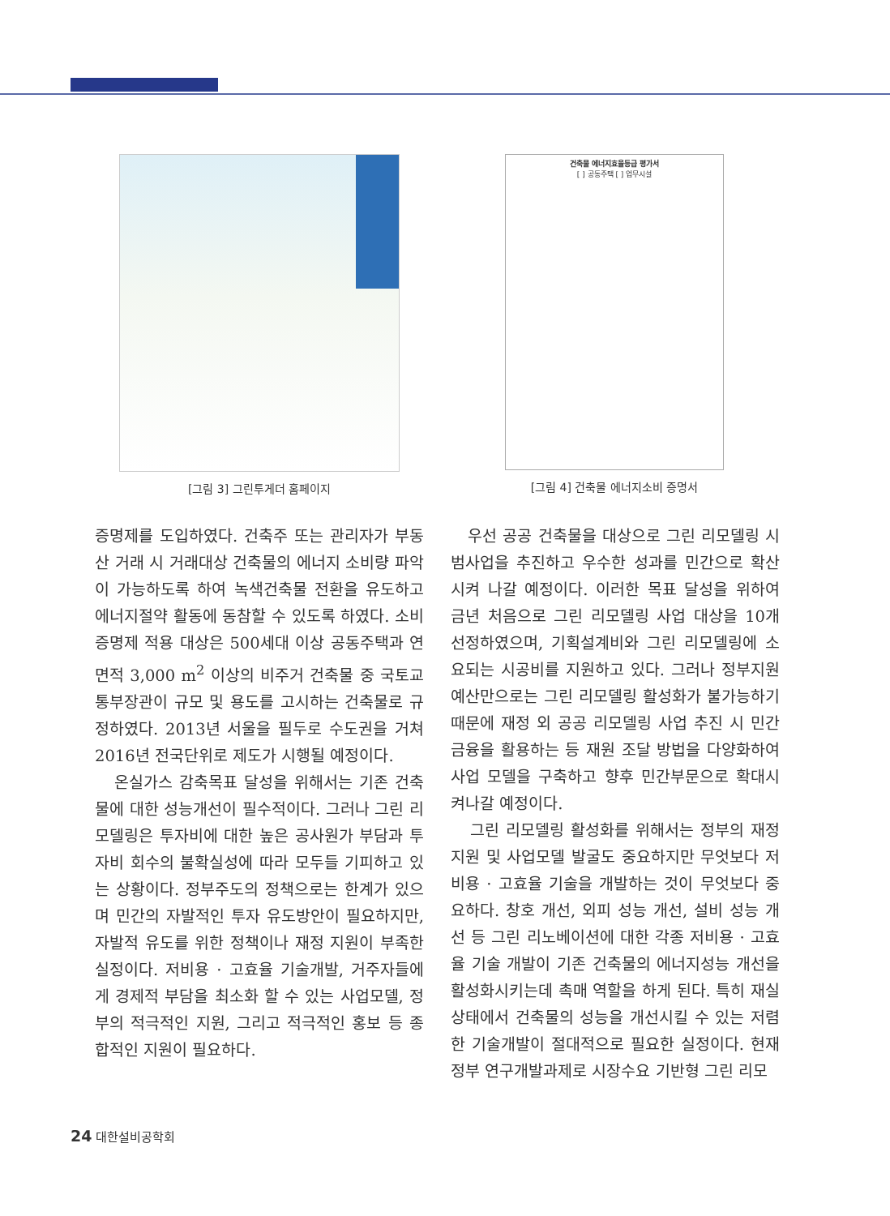[그림 3] 그린투게더 홈페이지
건축물 에너지효율등급 평가서
[ ] 공동주택 [ ] 업무시설
[그림 4] 건축물 에너지소비 증명서
증명제를 도입하였다. 건축주 또는 관리자가 부동산 거래 시 거래대상 건축물의 에너지 소비량 파악이 가능하도록 하여 녹색건축물 전환을 유도하고 에너지절약 활동에 동참할 수 있도록 하였다. 소비증명제 적용 대상은 500세대 이상 공동주택과 연면적 3,000 m<sup>2</sup> 이상의 비주거 건축물 중 국토교통부장관이 규모 및 용도를 고시하는 건축물로 규정하였다. 2013년 서울을 필두로 수도권을 거쳐 2016년 전국단위로 제도가 시행될 예정이다.
온실가스 감축목표 달성을 위해서는 기존 건축물에 대한 성능개선이 필수적이다. 그러나 그린 리모델링은 투자비에 대한 높은 공사원가 부담과 투자비 회수의 불확실성에 따라 모두들 기피하고 있는 상황이다. 정부주도의 정책으로는 한계가 있으며 민간의 자발적인 투자 유도방안이 필요하지만, 자발적 유도를 위한 정책이나 재정 지원이 부족한 실정이다. 저비용 · 고효율 기술개발, 거주자들에게 경제적 부담을 최소화 할 수 있는 사업모델, 정부의 적극적인 지원, 그리고 적극적인 홍보 등 종합적인 지원이 필요하다.
우선 공공 건축물을 대상으로 그린 리모델링 시범사업을 추진하고 우수한 성과를 민간으로 확산시켜 나갈 예정이다. 이러한 목표 달성을 위하여 금년 처음으로 그린 리모델링 사업 대상을 10개 선정하였으며, 기획설계비와 그린 리모델링에 소요되는 시공비를 지원하고 있다. 그러나 정부지원 예산만으로는 그린 리모델링 활성화가 불가능하기 때문에 재정 외 공공 리모델링 사업 추진 시 민간금융을 활용하는 등 재원 조달 방법을 다양화하여 사업 모델을 구축하고 향후 민간부문으로 확대시켜나갈 예정이다.
그린 리모델링 활성화를 위해서는 정부의 재정지원 및 사업모델 발굴도 중요하지만 무엇보다 저비용 · 고효율 기술을 개발하는 것이 무엇보다 중요하다. 창호 개선, 외피 성능 개선, 설비 성능 개선 등 그린 리노베이션에 대한 각종 저비용 · 고효율 기술 개발이 기존 건축물의 에너지성능 개선을 활성화시키는데 촉매 역할을 하게 된다. 특히 재실 상태에서 건축물의 성능을 개선시킬 수 있는 저렴한 기술개발이 절대적으로 필요한 실정이다. 현재 정부 연구개발과제로 시장수요 기반형 그린 리모
24 대한설비공학회